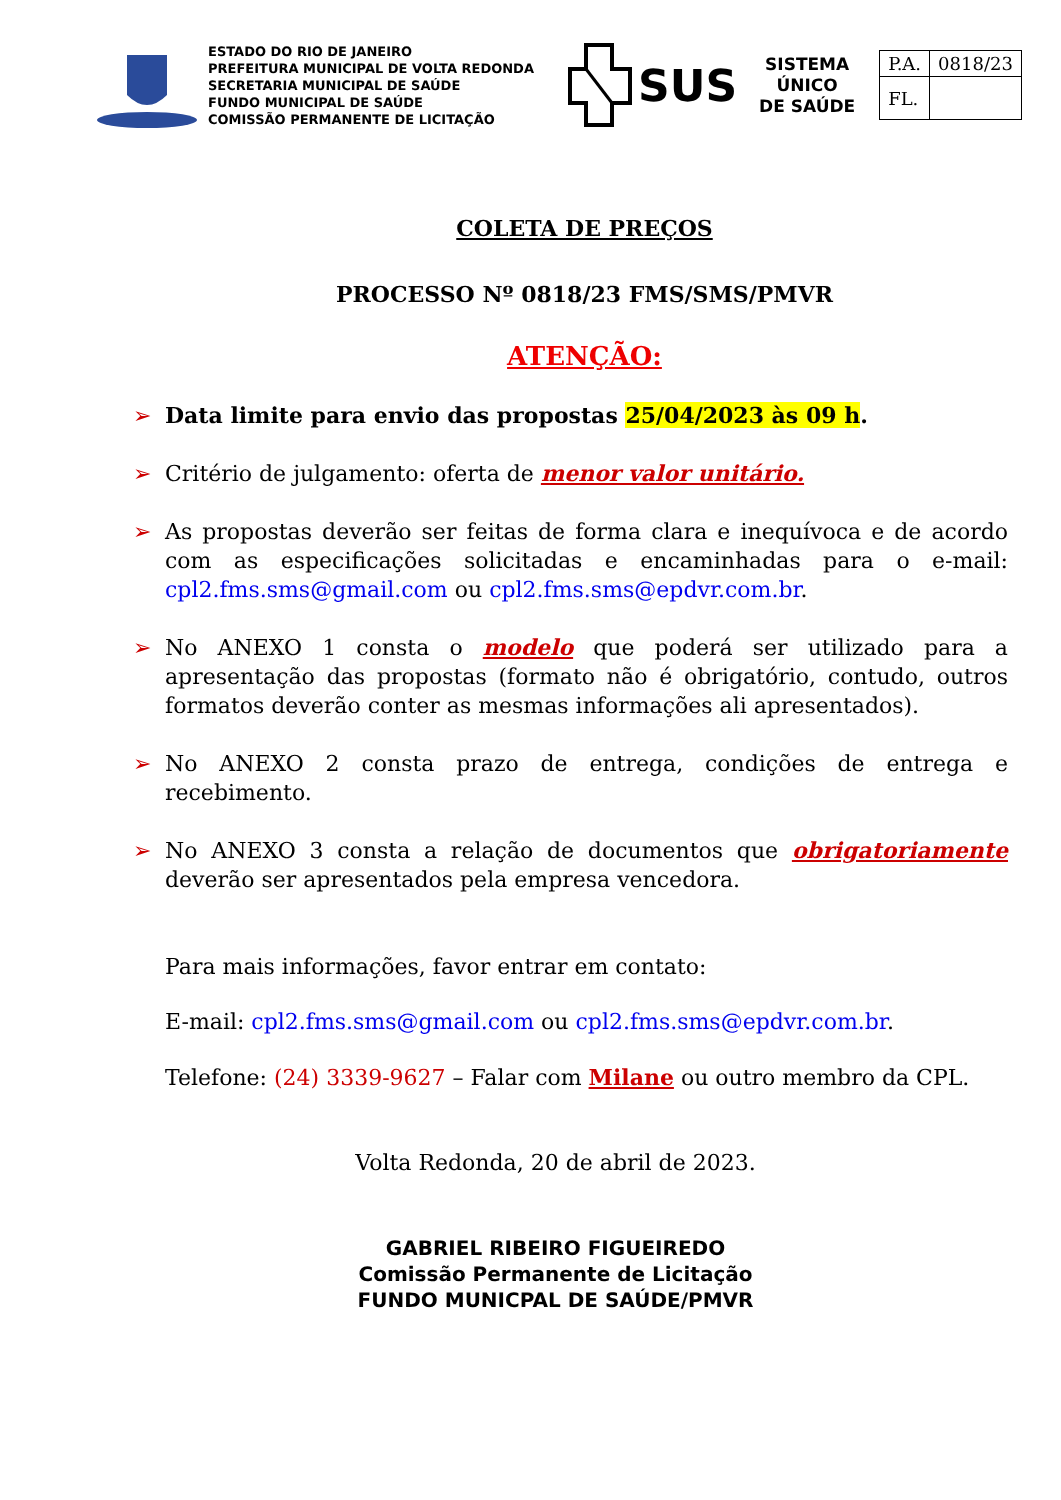ESTADO DO RIO DE JANEIRO
PREFEITURA MUNICIPAL DE VOLTA REDONDA
SECRETARIA MUNICIPAL DE SAÚDE
FUNDO MUNICIPAL DE SAÚDE
COMISSÃO PERMANENTE DE LICITAÇÃO
SUS
SISTEMA
ÚNICO
DE SAÚDE
| P.A. | 0818/23 |
| FL. | |
COLETA DE PREÇOS
PROCESSO Nº 0818/23 FMS/SMS/PMVR
ATENÇÃO:
➢ Data limite para envio das propostas 25/04/2023 às 09 h.
➢ Critério de julgamento: oferta de menor valor unitário.
➢ As propostas deverão ser feitas de forma clara e inequívoca e de acordo com as especificações solicitadas e encaminhadas para o e-mail: cpl2.fms.sms@gmail.com ou cpl2.fms.sms@epdvr.com.br.
➢ No ANEXO 1 consta o modelo que poderá ser utilizado para a apresentação das propostas (formato não é obrigatório, contudo, outros formatos deverão conter as mesmas informações ali apresentados).
➢ No ANEXO 2 consta prazo de entrega, condições de entrega e recebimento.
➢ No ANEXO 3 consta a relação de documentos que obrigatoriamente deverão ser apresentados pela empresa vencedora.
Para mais informações, favor entrar em contato:
E-mail: cpl2.fms.sms@gmail.com ou cpl2.fms.sms@epdvr.com.br.
Telefone: (24) 3339-9627 – Falar com Milane ou outro membro da CPL.
Volta Redonda, 20 de abril de 2023.
GABRIEL RIBEIRO FIGUEIREDO
Comissão Permanente de Licitação
FUNDO MUNICPAL DE SAÚDE/PMVR